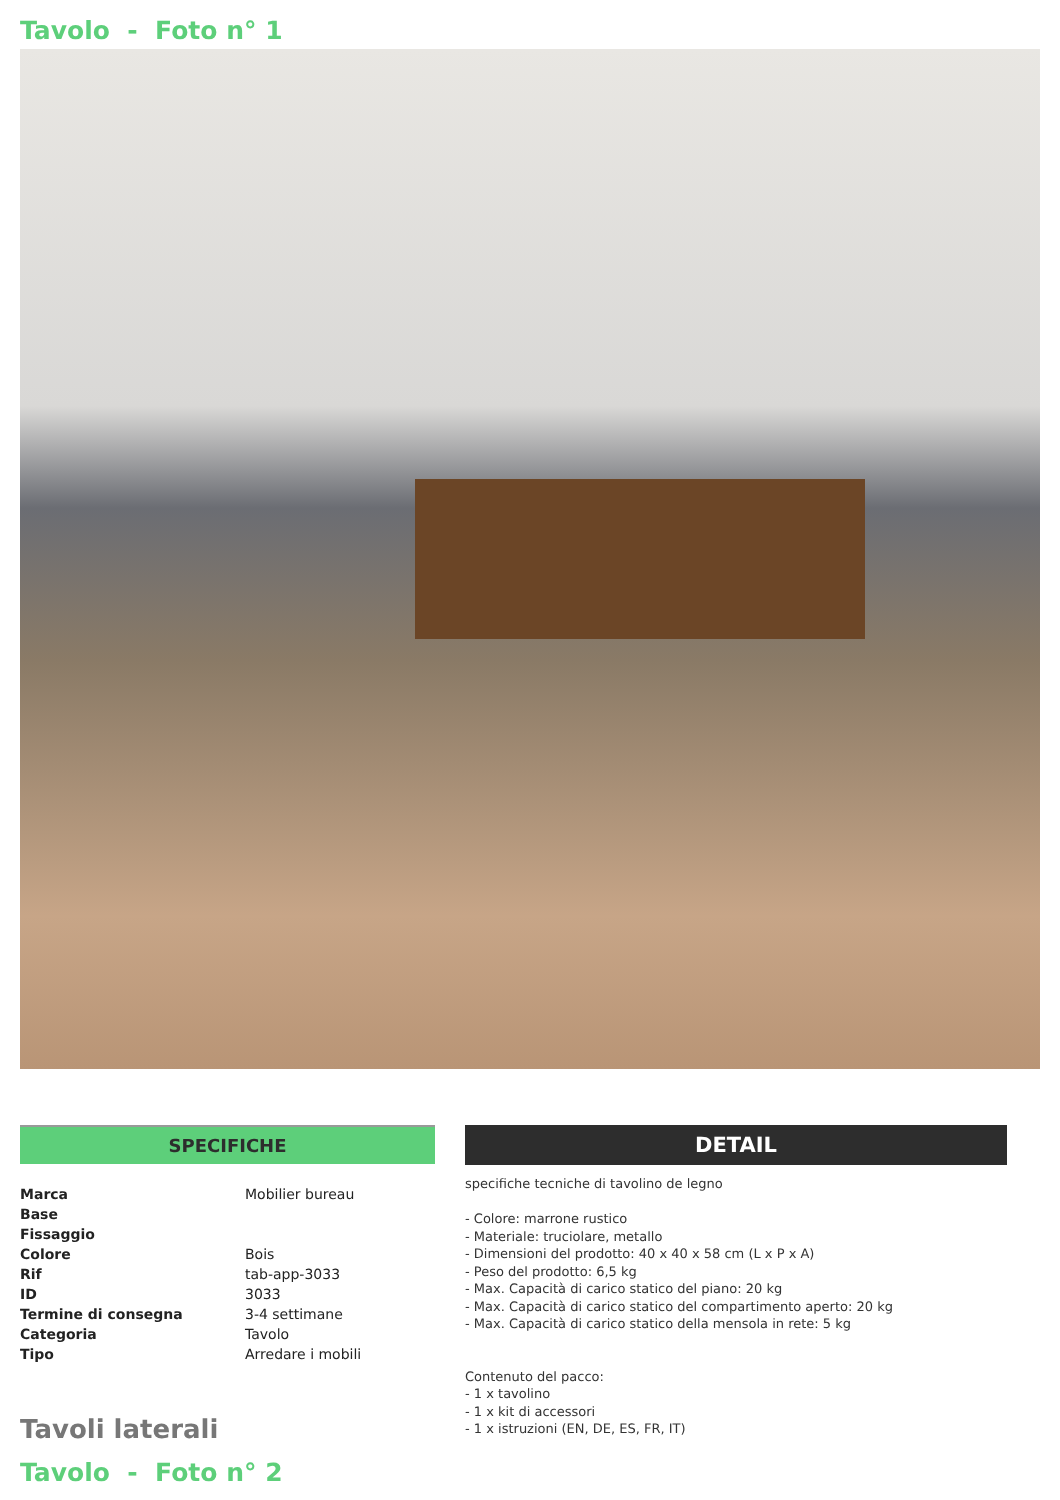Tavolo - Foto n° 1
SPECIFICHE
| Marca | Mobilier bureau |
| Base | |
| Fissaggio | |
| Colore | Bois |
| Rif | tab-app-3033 |
| ID | 3033 |
| Termine di consegna | 3-4 settimane |
| Categoria | Tavolo |
| Tipo | Arredare i mobili |
Tavoli laterali
Tavolo - Foto n° 2
DETAIL
specifiche tecniche di tavolino de legno
- Colore: marrone rustico
- Materiale: truciolare, metallo
- Dimensioni del prodotto: 40 x 40 x 58 cm (L x P x A)
- Peso del prodotto: 6,5 kg
- Max. Capacità di carico statico del piano: 20 kg
- Max. Capacità di carico statico del compartimento aperto: 20 kg
- Max. Capacità di carico statico della mensola in rete: 5 kg
Contenuto del pacco:
- 1 x tavolino
- 1 x kit di accessori
- 1 x istruzioni (EN, DE, ES, FR, IT)